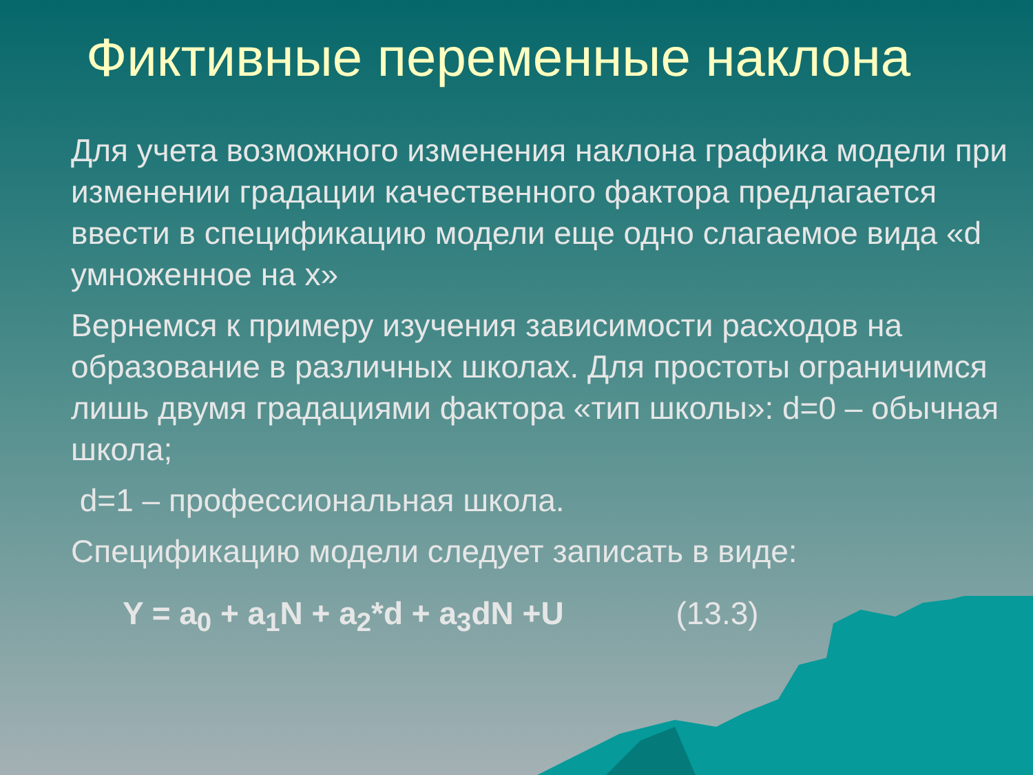Фиктивные переменные наклона
Для учета возможного изменения наклона графика модели при изменении градации качественного фактора предлагается ввести в спецификацию модели еще одно слагаемое вида «d умноженное на x»
Вернемся к примеру изучения зависимости расходов на образование в различных школах. Для простоты ограничимся лишь двумя градациями фактора «тип школы»: d=0 – обычная школа;
d=1 – профессиональная школа.
Спецификацию модели следует записать в виде:
Y = a<sub>0</sub> + a<sub>1</sub>N + a<sub>2</sub>*d + a<sub>3</sub>dN +U (13.3)